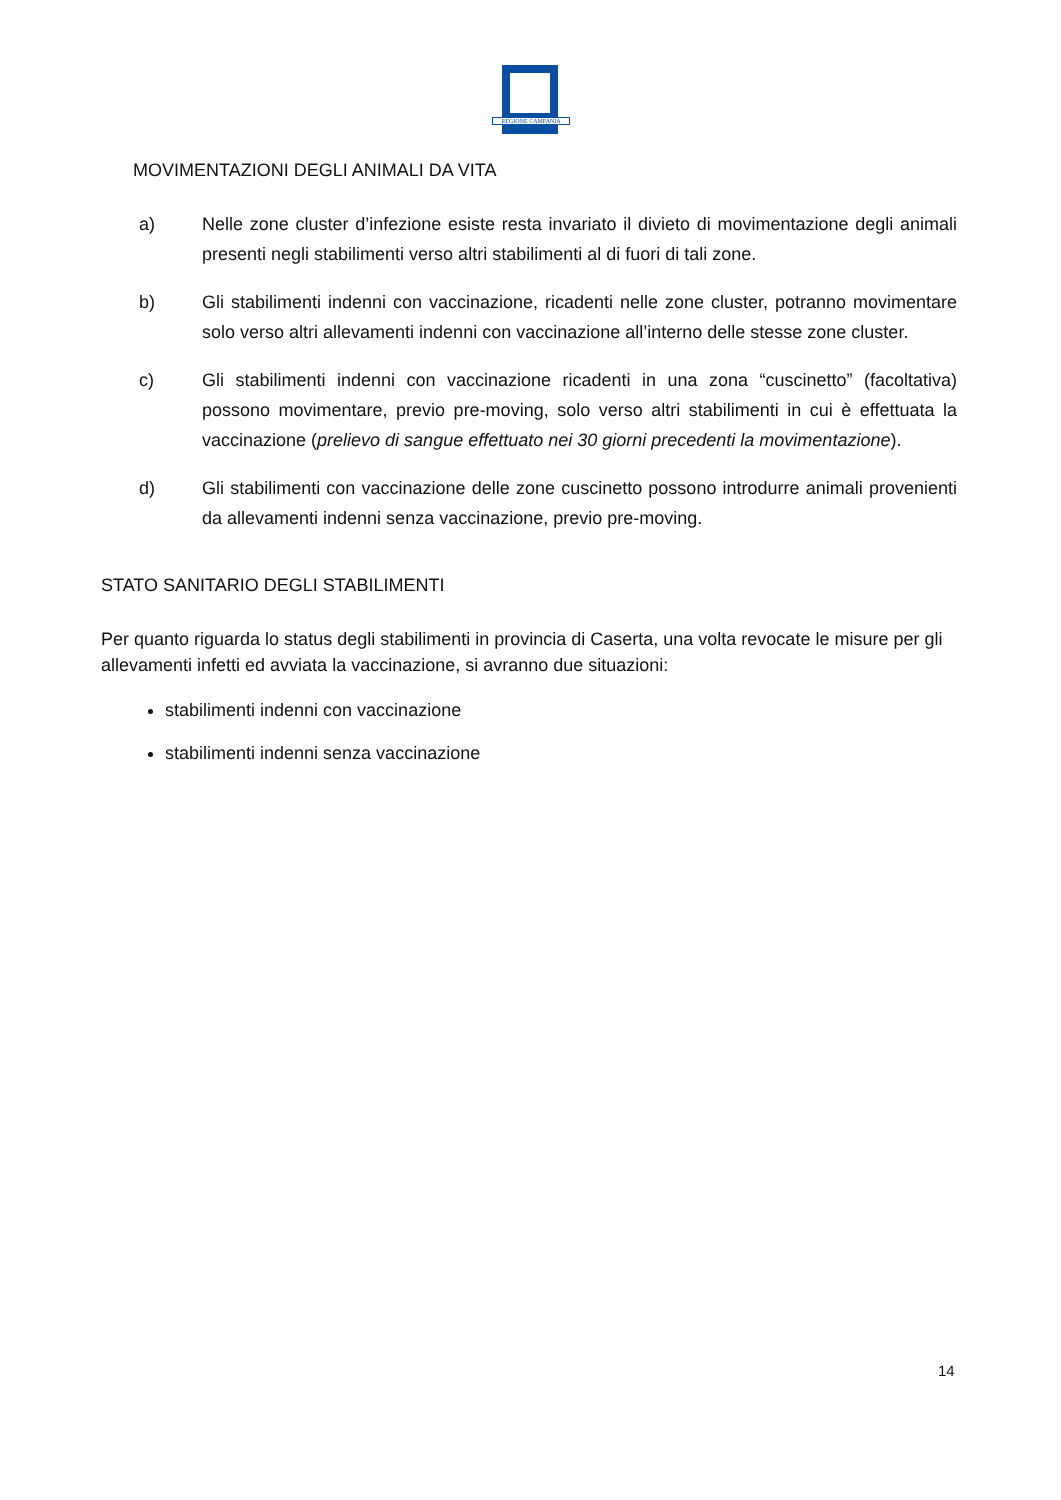REGIONE CAMPANIA
MOVIMENTAZIONI DEGLI ANIMALI DA VITA
a) Nelle zone cluster d’infezione esiste resta invariato il divieto di movimentazione degli animali presenti negli stabilimenti verso altri stabilimenti al di fuori di tali zone.
b) Gli stabilimenti indenni con vaccinazione, ricadenti nelle zone cluster, potranno movimentare solo verso altri allevamenti indenni con vaccinazione all’interno delle stesse zone cluster.
c) Gli stabilimenti indenni con vaccinazione ricadenti in una zona “cuscinetto” (facoltativa) possono movimentare, previo pre-moving, solo verso altri stabilimenti in cui è effettuata la vaccinazione (prelievo di sangue effettuato nei 30 giorni precedenti la movimentazione).
d) Gli stabilimenti con vaccinazione delle zone cuscinetto possono introdurre animali provenienti da allevamenti indenni senza vaccinazione, previo pre-moving.
STATO SANITARIO DEGLI STABILIMENTI
Per quanto riguarda lo status degli stabilimenti in provincia di Caserta, una volta revocate le misure per gli allevamenti infetti ed avviata la vaccinazione, si avranno due situazioni:
stabilimenti indenni con vaccinazione
stabilimenti indenni senza vaccinazione
14